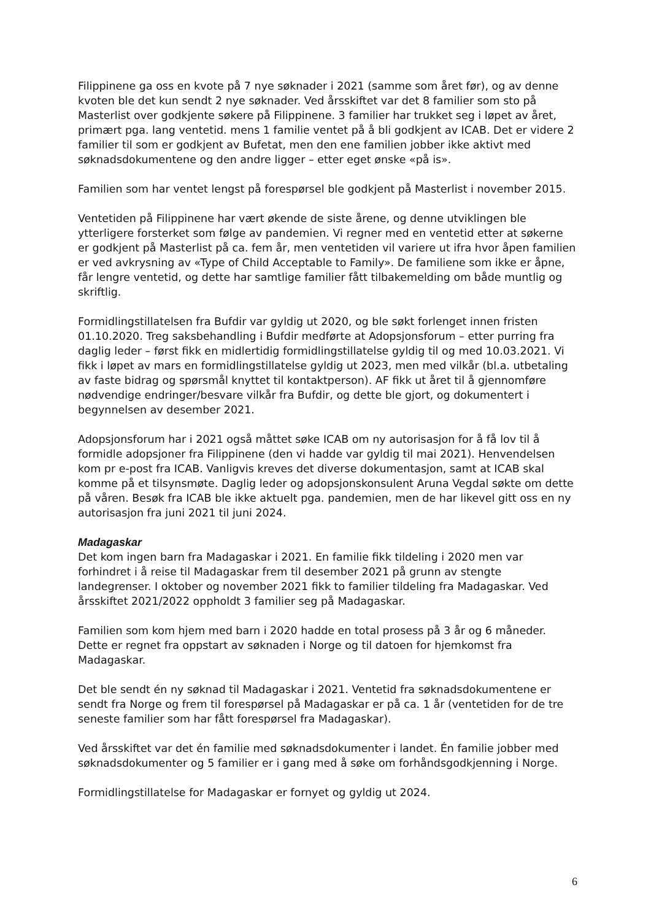Filippinene ga oss en kvote på 7 nye søknader i 2021 (samme som året før), og av denne kvoten ble det kun sendt 2 nye søknader. Ved årsskiftet var det 8 familier som sto på Masterlist over godkjente søkere på Filippinene. 3 familier har trukket seg i løpet av året, primært pga. lang ventetid. mens 1 familie ventet på å bli godkjent av ICAB. Det er videre 2 familier til som er godkjent av Bufetat, men den ene familien jobber ikke aktivt med søknadsdokumentene og den andre ligger – etter eget ønske «på is».
Familien som har ventet lengst på forespørsel ble godkjent på Masterlist i november 2015.
Ventetiden på Filippinene har vært økende de siste årene, og denne utviklingen ble ytterligere forsterket som følge av pandemien. Vi regner med en ventetid etter at søkerne er godkjent på Masterlist på ca. fem år, men ventetiden vil variere ut ifra hvor åpen familien er ved avkrysning av «Type of Child Acceptable to Family». De familiene som ikke er åpne, får lengre ventetid, og dette har samtlige familier fått tilbakemelding om både muntlig og skriftlig.
Formidlingstillatelsen fra Bufdir var gyldig ut 2020, og ble søkt forlenget innen fristen 01.10.2020. Treg saksbehandling i Bufdir medførte at Adopsjonsforum – etter purring fra daglig leder – først fikk en midlertidig formidlingstillatelse gyldig til og med 10.03.2021. Vi fikk i løpet av mars en formidlingstillatelse gyldig ut 2023, men med vilkår (bl.a. utbetaling av faste bidrag og spørsmål knyttet til kontaktperson). AF fikk ut året til å gjennomføre nødvendige endringer/besvare vilkår fra Bufdir, og dette ble gjort, og dokumentert i begynnelsen av desember 2021.
Adopsjonsforum har i 2021 også måttet søke ICAB om ny autorisasjon for å få lov til å formidle adopsjoner fra Filippinene (den vi hadde var gyldig til mai 2021). Henvendelsen kom pr e-post fra ICAB. Vanligvis kreves det diverse dokumentasjon, samt at ICAB skal komme på et tilsynsmøte. Daglig leder og adopsjonskonsulent Aruna Vegdal søkte om dette på våren. Besøk fra ICAB ble ikke aktuelt pga. pandemien, men de har likevel gitt oss en ny autorisasjon fra juni 2021 til juni 2024.
Madagaskar
Det kom ingen barn fra Madagaskar i 2021. En familie fikk tildeling i 2020 men var forhindret i å reise til Madagaskar frem til desember 2021 på grunn av stengte landegrenser. I oktober og november 2021 fikk to familier tildeling fra Madagaskar. Ved årsskiftet 2021/2022 oppholdt 3 familier seg på Madagaskar.
Familien som kom hjem med barn i 2020 hadde en total prosess på 3 år og 6 måneder. Dette er regnet fra oppstart av søknaden i Norge og til datoen for hjemkomst fra Madagaskar.
Det ble sendt én ny søknad til Madagaskar i 2021. Ventetid fra søknadsdokumentene er sendt fra Norge og frem til forespørsel på Madagaskar er på ca. 1 år (ventetiden for de tre seneste familier som har fått forespørsel fra Madagaskar).
Ved årsskiftet var det én familie med søknadsdokumenter i landet. Én familie jobber med søknadsdokumenter og 5 familier er i gang med å søke om forhåndsgodkjenning i Norge.
Formidlingstillatelse for Madagaskar er fornyet og gyldig ut 2024.
6